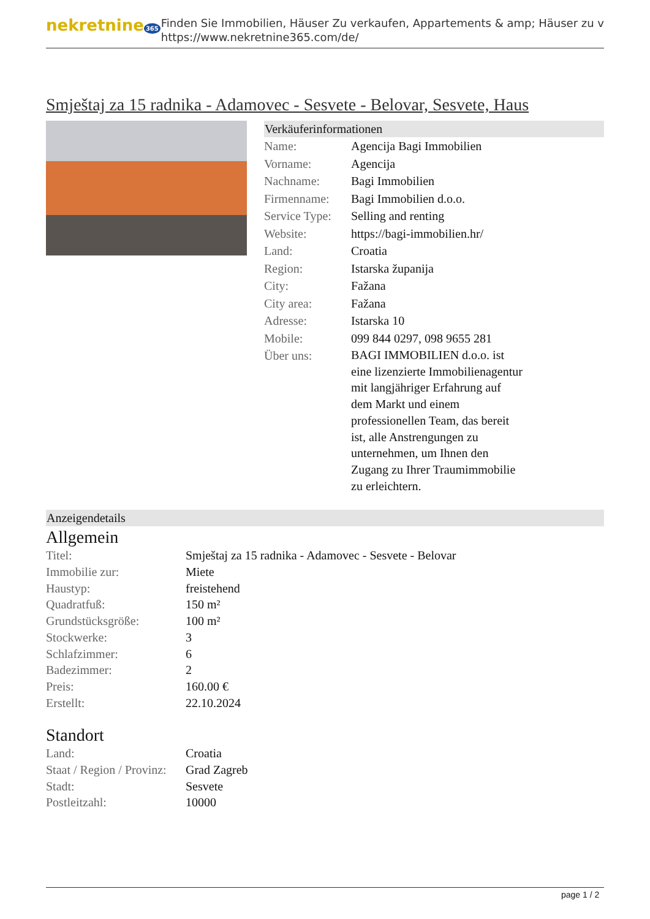nekretnine 365
Finden Sie Immobilien, Häuser Zu verkaufen, Appartements & amp; Häuser zu v
https://www.nekretnine365.com/de/
Smještaj za 15 radnika - Adamovec - Sesvete - Belovar, Sesvete, Haus
Verkäuferinformationen
| Name: | Agencija Bagi Immobilien |
| Vorname: | Agencija |
| Nachname: | Bagi Immobilien |
| Firmenname: | Bagi Immobilien d.o.o. |
| Service Type: | Selling and renting |
| Website: | https://bagi-immobilien.hr/ |
| Land: | Croatia |
| Region: | Istarska županija |
| City: | Fažana |
| City area: | Fažana |
| Adresse: | Istarska 10 |
| Mobile: | 099 844 0297, 098 9655 281 |
| Über uns: | BAGI IMMOBILIEN d.o.o. ist eine lizenzierte Immobilienagentur mit langjähriger Erfahrung auf dem Markt und einem professionellen Team, das bereit ist, alle Anstrengungen zu unternehmen, um Ihnen den Zugang zu Ihrer Traumimmobilie zu erleichtern. |
Anzeigendetails
Allgemein
| Titel: | Smještaj za 15 radnika - Adamovec - Sesvete - Belovar |
| Immobilie zur: | Miete |
| Haustyp: | freistehend |
| Quadratfuß: | 150 m² |
| Grundstücksgröße: | 100 m² |
| Stockwerke: | 3 |
| Schlafzimmer: | 6 |
| Badezimmer: | 2 |
| Preis: | 160.00 € |
| Erstellt: | 22.10.2024 |
Standort
| Land: | Croatia |
| Staat / Region / Provinz: | Grad Zagreb |
| Stadt: | Sesvete |
| Postleitzahl: | 10000 |
page 1 / 2